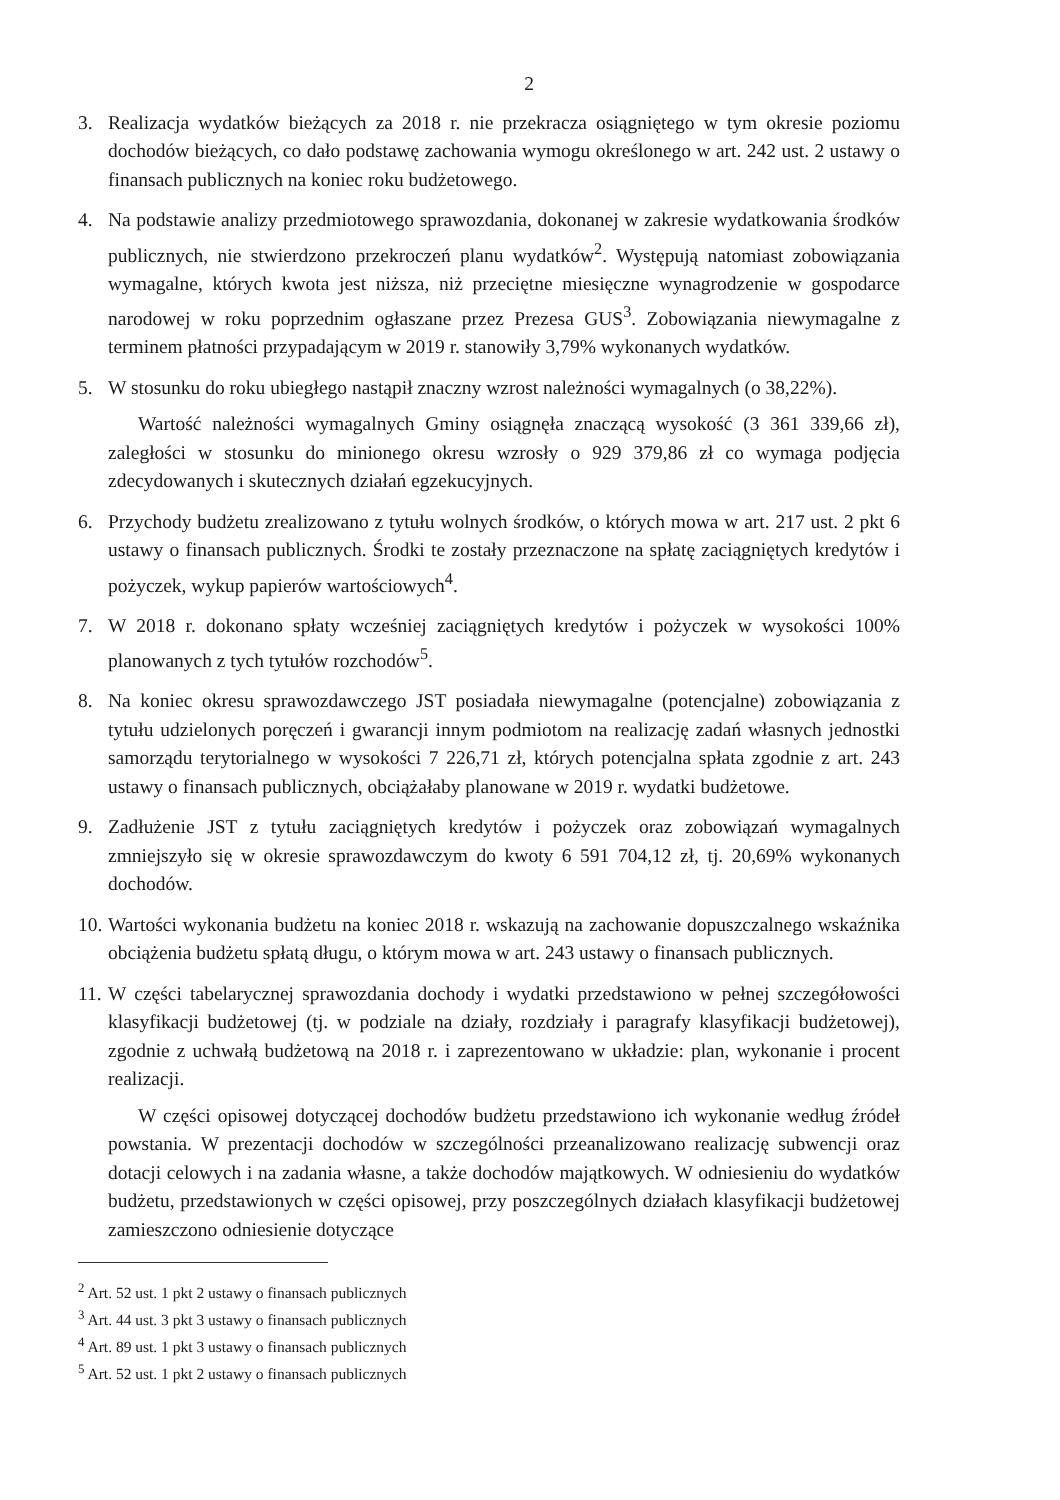2
3. Realizacja wydatków bieżących za 2018 r. nie przekracza osiągniętego w tym okresie poziomu dochodów bieżących, co dało podstawę zachowania wymogu określonego w art. 242 ust. 2 ustawy o finansach publicznych na koniec roku budżetowego.
4. Na podstawie analizy przedmiotowego sprawozdania, dokonanej w zakresie wydatkowania środków publicznych, nie stwierdzono przekroczeń planu wydatków<sup>2</sup>. Występują natomiast zobowiązania wymagalne, których kwota jest niższa, niż przeciętne miesięczne wynagrodzenie w gospodarce narodowej w roku poprzednim ogłaszane przez Prezesa GUS<sup>3</sup>. Zobowiązania niewymagalne z terminem płatności przypadającym w 2019 r. stanowiły 3,79% wykonanych wydatków.
5. W stosunku do roku ubiegłego nastąpił znaczny wzrost należności wymagalnych (o 38,22%).
Wartość należności wymagalnych Gminy osiągnęła znaczącą wysokość (3 361 339,66 zł), zaległości w stosunku do minionego okresu wzrosły o 929 379,86 zł co wymaga podjęcia zdecydowanych i skutecznych działań egzekucyjnych.
6. Przychody budżetu zrealizowano z tytułu wolnych środków, o których mowa w art. 217 ust. 2 pkt 6 ustawy o finansach publicznych. Środki te zostały przeznaczone na spłatę zaciągniętych kredytów i pożyczek, wykup papierów wartościowych<sup>4</sup>.
7. W 2018 r. dokonano spłaty wcześniej zaciągniętych kredytów i pożyczek w wysokości 100% planowanych z tych tytułów rozchodów<sup>5</sup>.
8. Na koniec okresu sprawozdawczego JST posiadała niewymagalne (potencjalne) zobowiązania z tytułu udzielonych poręczeń i gwarancji innym podmiotom na realizację zadań własnych jednostki samorządu terytorialnego w wysokości 7 226,71 zł, których potencjalna spłata zgodnie z art. 243 ustawy o finansach publicznych, obciążałaby planowane w 2019 r. wydatki budżetowe.
9. Zadłużenie JST z tytułu zaciągniętych kredytów i pożyczek oraz zobowiązań wymagalnych zmniejszyło się w okresie sprawozdawczym do kwoty 6 591 704,12 zł, tj. 20,69% wykonanych dochodów.
10.
Wartości wykonania budżetu na koniec 2018 r. wskazują na zachowanie dopuszczalnego wskaźnika obciążenia budżetu spłatą długu, o którym mowa w art. 243 ustawy o finansach publicznych.
11.
W części tabelarycznej sprawozdania dochody i wydatki przedstawiono w pełnej szczegółowości klasyfikacji budżetowej (tj. w podziale na działy, rozdziały i paragrafy klasyfikacji budżetowej), zgodnie z uchwałą budżetową na 2018 r. i zaprezentowano w układzie: plan, wykonanie i procent realizacji.
W części opisowej dotyczącej dochodów budżetu przedstawiono ich wykonanie według źródeł powstania. W prezentacji dochodów w szczególności przeanalizowano realizację subwencji oraz dotacji celowych i na zadania własne, a także dochodów majątkowych. W odniesieniu do wydatków budżetu, przedstawionych w części opisowej, przy poszczególnych działach klasyfikacji budżetowej zamieszczono odniesienie dotyczące
<sup>2</sup> Art. 52 ust. 1 pkt 2 ustawy o finansach publicznych
<sup>3</sup> Art. 44 ust. 3 pkt 3 ustawy o finansach publicznych
<sup>4</sup> Art. 89 ust. 1 pkt 3 ustawy o finansach publicznych
<sup>5</sup> Art. 52 ust. 1 pkt 2 ustawy o finansach publicznych